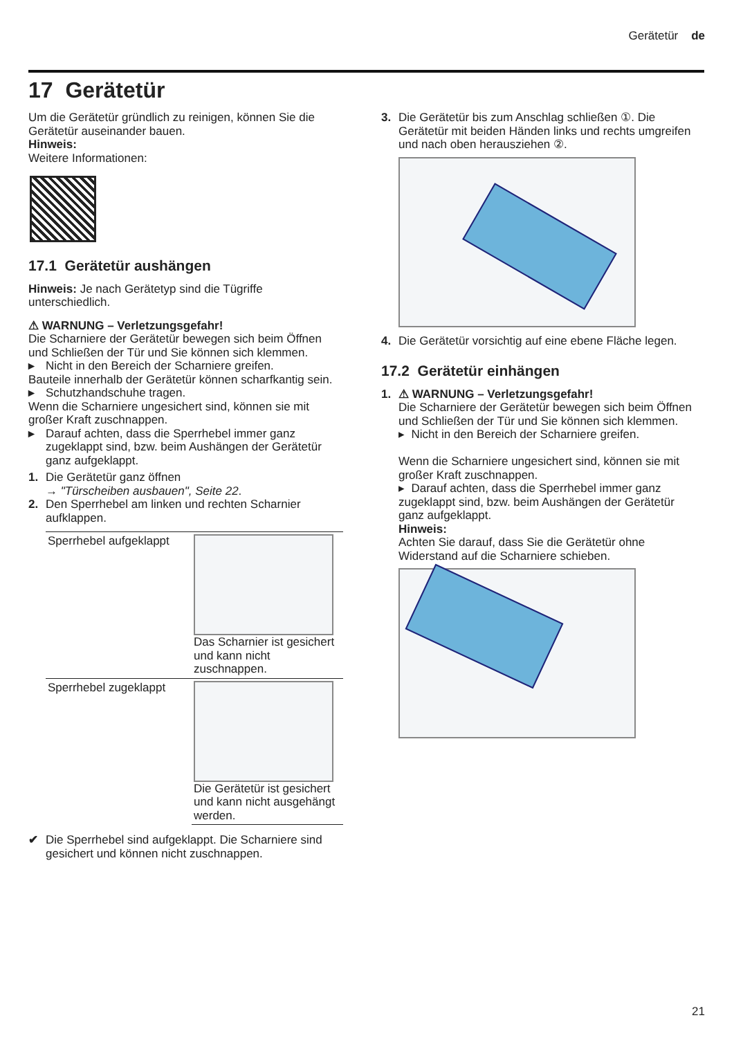Gerätetür de
17 Gerätetür
Um die Gerätetür gründlich zu reinigen, können Sie die Gerätetür auseinander bauen.
Hinweis:
Weitere Informationen:
17.1 Gerätetür aushängen
Hinweis: Je nach Gerätetyp sind die Tügriffe unterschiedlich.
⚠ WARNUNG – Verletzungsgefahr!
Die Scharniere der Gerätetür bewegen sich beim Öffnen und Schließen der Tür und Sie können sich klemmen.
▸ Nicht in den Bereich der Scharniere greifen.
Bauteile innerhalb der Gerätetür können scharfkantig sein.
▸ Schutzhandschuhe tragen.
Wenn die Scharniere ungesichert sind, können sie mit großer Kraft zuschnappen.
▸ Darauf achten, dass die Sperrhebel immer ganz zugeklappt sind, bzw. beim Aushängen der Gerätetür ganz aufgeklappt.
1. Die Gerätetür ganz öffnen
→ "Türscheiben ausbauen", Seite 22.
2. Den Sperrhebel am linken und rechten Scharnier aufklappen.
| Sperrhebel aufgeklappt | Das Scharnier ist gesichert und kann nicht zuschnappen. |
| Sperrhebel zugeklappt | Die Gerätetür ist gesichert und kann nicht ausgehängt werden. |
✔ Die Sperrhebel sind aufgeklappt. Die Scharniere sind gesichert und können nicht zuschnappen.
3. Die Gerätetür bis zum Anschlag schließen ①. Die Gerätetür mit beiden Händen links und rechts umgreifen und nach oben herausziehen ②.
4. Die Gerätetür vorsichtig auf eine ebene Fläche legen.
17.2 Gerätetür einhängen
1. ⚠ WARNUNG – Verletzungsgefahr!
Die Scharniere der Gerätetür bewegen sich beim Öffnen und Schließen der Tür und Sie können sich klemmen.
▸ Nicht in den Bereich der Scharniere greifen.
Wenn die Scharniere ungesichert sind, können sie mit großer Kraft zuschnappen.
▸ Darauf achten, dass die Sperrhebel immer ganz zugeklappt sind, bzw. beim Aushängen der Gerätetür ganz aufgeklappt.
Hinweis:
Achten Sie darauf, dass Sie die Gerätetür ohne Widerstand auf die Scharniere schieben.
21